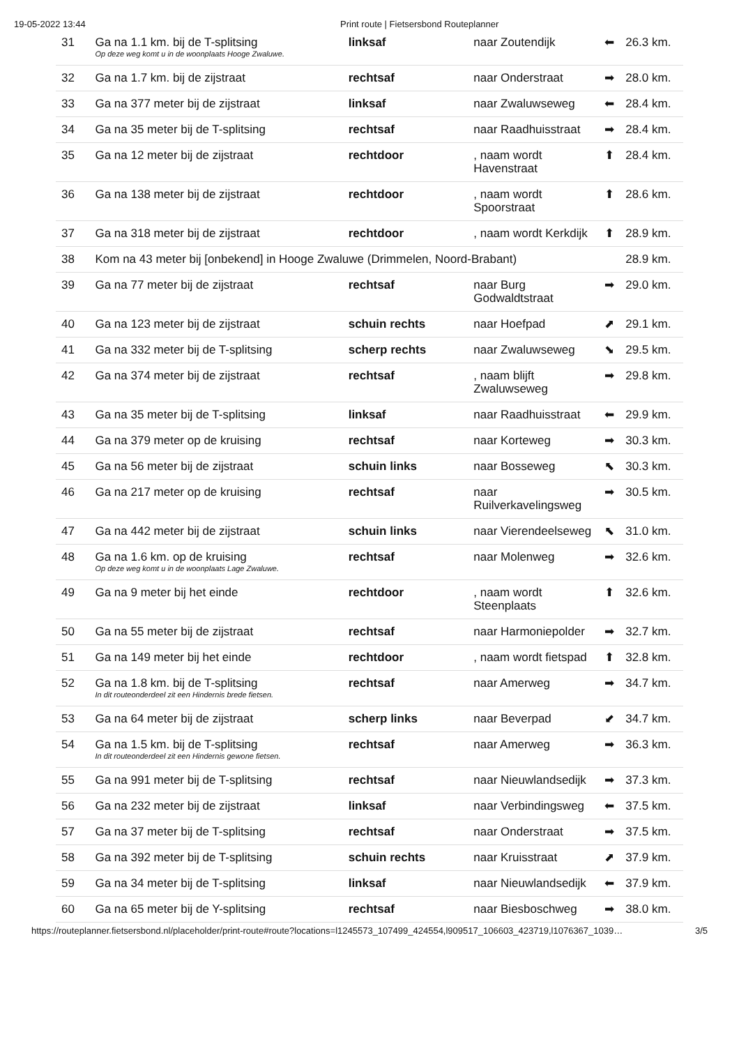19-05-2022 13:44 Print route | Fietsersbond Routeplanner
| 31 | Ga na 1.1 km. bij de T-splitsing Op deze weg komt u in de woonplaats Hooge Zwaluwe. | linksaf | naar Zoutendijk | ⬅ | 26.3 km. |
| 32 | Ga na 1.7 km. bij de zijstraat | rechtsaf | naar Onderstraat | ➡ | 28.0 km. |
| 33 | Ga na 377 meter bij de zijstraat | linksaf | naar Zwaluwseweg | ⬅ | 28.4 km. |
| 34 | Ga na 35 meter bij de T-splitsing | rechtsaf | naar Raadhuisstraat | ➡ | 28.4 km. |
| 35 | Ga na 12 meter bij de zijstraat | rechtdoor | , naam wordt Havenstraat | ⬆ | 28.4 km. |
| 36 | Ga na 138 meter bij de zijstraat | rechtdoor | , naam wordt Spoorstraat | ⬆ | 28.6 km. |
| 37 | Ga na 318 meter bij de zijstraat | rechtdoor | , naam wordt Kerkdijk | ⬆ | 28.9 km. |
| 38 | Kom na 43 meter bij [onbekend] in Hooge Zwaluwe (Drimmelen, Noord-Brabant) | | | | 28.9 km. |
| 39 | Ga na 77 meter bij de zijstraat | rechtsaf | naar Burg Godwaldtstraat | ➡ | 29.0 km. |
| 40 | Ga na 123 meter bij de zijstraat | schuin rechts | naar Hoefpad | ⬈ | 29.1 km. |
| 41 | Ga na 332 meter bij de T-splitsing | scherp rechts | naar Zwaluwseweg | ⬊ | 29.5 km. |
| 42 | Ga na 374 meter bij de zijstraat | rechtsaf | , naam blijft Zwaluwseweg | ➡ | 29.8 km. |
| 43 | Ga na 35 meter bij de T-splitsing | linksaf | naar Raadhuisstraat | ⬅ | 29.9 km. |
| 44 | Ga na 379 meter op de kruising | rechtsaf | naar Korteweg | ➡ | 30.3 km. |
| 45 | Ga na 56 meter bij de zijstraat | schuin links | naar Bosseweg | ⬉ | 30.3 km. |
| 46 | Ga na 217 meter op de kruising | rechtsaf | naar Ruilverkavelingsweg | ➡ | 30.5 km. |
| 47 | Ga na 442 meter bij de zijstraat | schuin links | naar Vierendeelseweg | ⬉ | 31.0 km. |
| 48 | Ga na 1.6 km. op de kruising Op deze weg komt u in de woonplaats Lage Zwaluwe. | rechtsaf | naar Molenweg | ➡ | 32.6 km. |
| 49 | Ga na 9 meter bij het einde | rechtdoor | , naam wordt Steenplaats | ⬆ | 32.6 km. |
| 50 | Ga na 55 meter bij de zijstraat | rechtsaf | naar Harmoniepolder | ➡ | 32.7 km. |
| 51 | Ga na 149 meter bij het einde | rechtdoor | , naam wordt fietspad | ⬆ | 32.8 km. |
| 52 | Ga na 1.8 km. bij de T-splitsing In dit routeonderdeel zit een Hindernis brede fietsen. | rechtsaf | naar Amerweg | ➡ | 34.7 km. |
| 53 | Ga na 64 meter bij de zijstraat | scherp links | naar Beverpad | ⬋ | 34.7 km. |
| 54 | Ga na 1.5 km. bij de T-splitsing In dit routeonderdeel zit een Hindernis gewone fietsen. | rechtsaf | naar Amerweg | ➡ | 36.3 km. |
| 55 | Ga na 991 meter bij de T-splitsing | rechtsaf | naar Nieuwlandsedijk | ➡ | 37.3 km. |
| 56 | Ga na 232 meter bij de zijstraat | linksaf | naar Verbindingsweg | ⬅ | 37.5 km. |
| 57 | Ga na 37 meter bij de T-splitsing | rechtsaf | naar Onderstraat | ➡ | 37.5 km. |
| 58 | Ga na 392 meter bij de T-splitsing | schuin rechts | naar Kruisstraat | ⬈ | 37.9 km. |
| 59 | Ga na 34 meter bij de T-splitsing | linksaf | naar Nieuwlandsedijk | ⬅ | 37.9 km. |
| 60 | Ga na 65 meter bij de Y-splitsing | rechtsaf | naar Biesboschweg | ➡ | 38.0 km. |
https://routeplanner.fietsersbond.nl/placeholder/print-route#route?locations=l1245573_107499_424554,l909517_106603_423719,l1076367_1039… 3/5